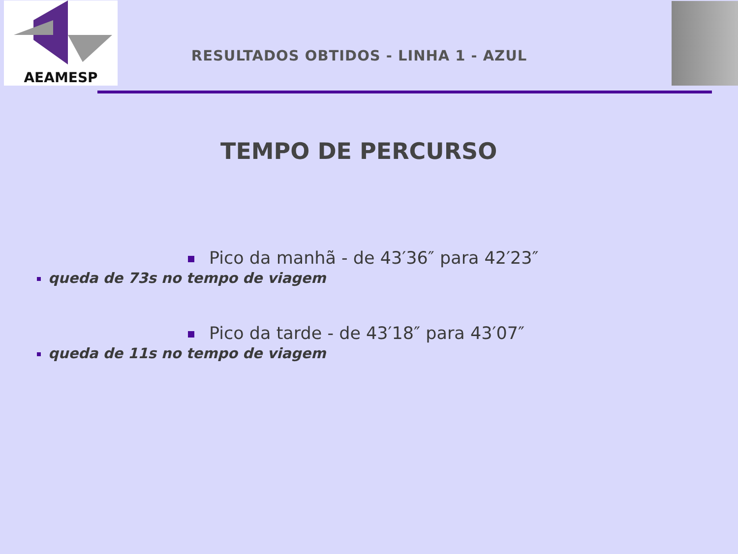AEAMESP
RESULTADOS OBTIDOS - LINHA 1 - AZUL
TEMPO DE PERCURSO
Pico da manhã - de 43′36″ para 42′23″
queda de 73s no tempo de viagem
Pico da tarde - de 43′18″ para 43′07″
queda de 11s no tempo de viagem